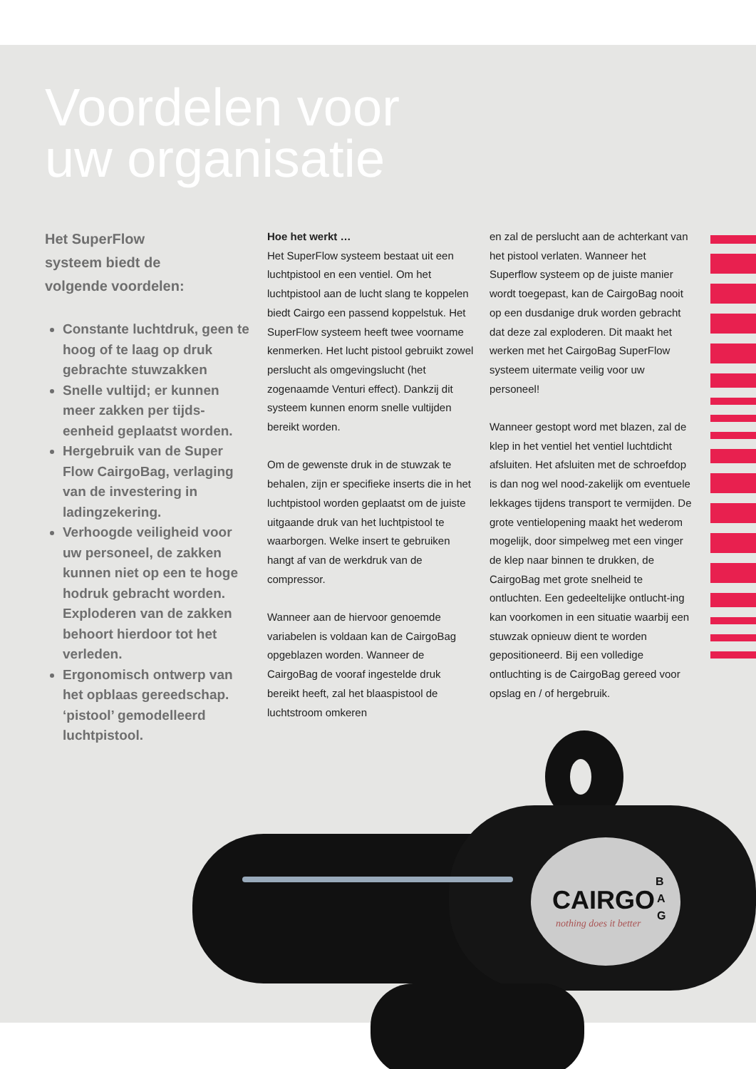CAIRGO
B
A
G
nothing does it better
Voordelen voor
uw organisatie
Het SuperFlow
systeem biedt de
volgende voordelen:
Constante luchtdruk, geen te hoog of te laag op druk gebrachte stuwzakken
Snelle vultijd; er kunnen meer zakken per tijds-eenheid geplaatst worden.
Hergebruik van de Super Flow CairgoBag, verlaging van de investering in ladingzekering.
Verhoogde veiligheid voor uw personeel, de zakken kunnen niet op een te hoge hodruk gebracht worden. Exploderen van de zakken behoort hierdoor tot het verleden.
Ergonomisch ontwerp van het opblaas gereedschap. ‘pistool’ gemodelleerd luchtpistool.
Hoe het werkt …
Het SuperFlow systeem bestaat uit een luchtpistool en een ventiel. Om het luchtpistool aan de lucht slang te koppelen biedt Cairgo een passend koppelstuk. Het SuperFlow systeem heeft twee voorname kenmerken. Het lucht pistool gebruikt zowel perslucht als omgevingslucht (het zogenaamde Venturi effect). Dankzij dit systeem kunnen enorm snelle vultijden bereikt worden.
Om de gewenste druk in de stuwzak te behalen, zijn er specifieke inserts die in het luchtpistool worden geplaatst om de juiste uitgaande druk van het luchtpistool te waarborgen. Welke insert te gebruiken hangt af van de werkdruk van de compressor.
Wanneer aan de hiervoor genoemde variabelen is voldaan kan de CairgoBag opgeblazen worden. Wanneer de CairgoBag de vooraf ingestelde druk bereikt heeft, zal het blaaspistool de luchtstroom omkeren
en zal de perslucht aan de achterkant van het pistool verlaten. Wanneer het Superflow systeem op de juiste manier wordt toegepast, kan de CairgoBag nooit op een dusdanige druk worden gebracht dat deze zal exploderen. Dit maakt het werken met het CairgoBag SuperFlow systeem uitermate veilig voor uw personeel!
Wanneer gestopt word met blazen, zal de klep in het ventiel het ventiel luchtdicht afsluiten. Het afsluiten met de schroefdop is dan nog wel nood-zakelijk om eventuele lekkages tijdens transport te vermijden. De grote ventielopening maakt het wederom mogelijk, door simpelweg met een vinger de klep naar binnen te drukken, de CairgoBag met grote snelheid te ontluchten. Een gedeeltelijke ontlucht-ing kan voorkomen in een situatie waarbij een stuwzak opnieuw dient te worden gepositioneerd. Bij een volledige ontluchting is de CairgoBag gereed voor opslag en / of hergebruik.